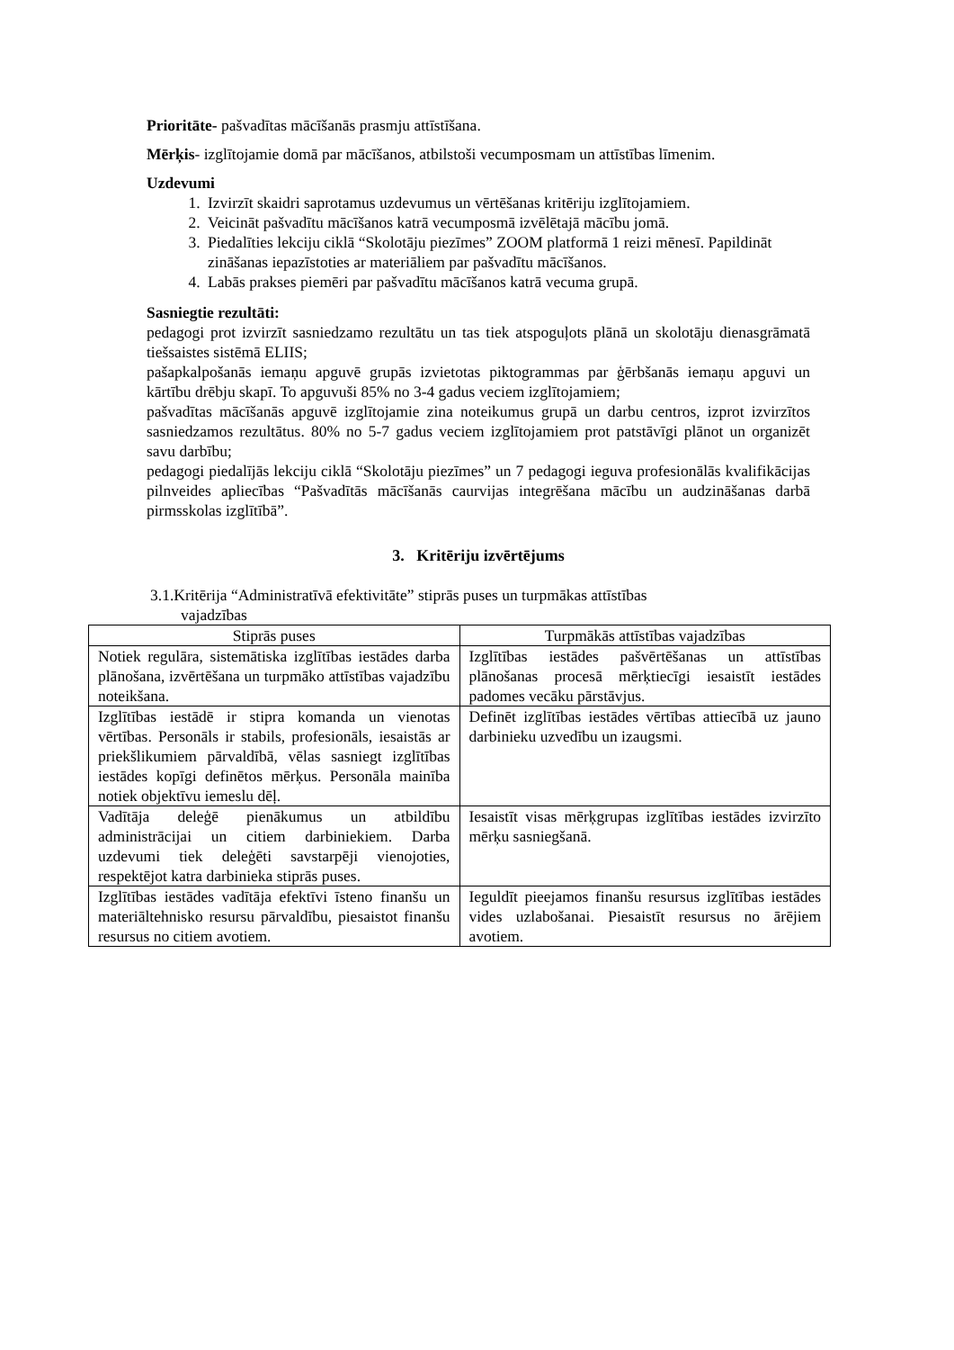Prioritāte- pašvadītas mācīšanās prasmju attīstīšana.
Mērķis- izglītojamie domā par mācīšanos, atbilstoši vecumposmam un attīstības līmenim.
Uzdevumi
1. Izvirzīt skaidri saprotamus uzdevumus un vērtēšanas kritēriju izglītojamiem.
2. Veicināt pašvadītu mācīšanos katrā vecumposmā izvēlētajā mācību jomā.
3. Piedalīties lekciju ciklā “Skolotāju piezīmes” ZOOM platformā 1 reizi mēnesī. Papildināt zināšanas iepazīstoties ar materiāliem par pašvadītu mācīšanos.
4. Labās prakses piemēri par pašvadītu mācīšanos katrā vecuma grupā.
Sasniegtie rezultāti:
pedagogi prot izvirzīt sasniedzamo rezultātu un tas tiek atspoguļots plānā un skolotāju dienasgrāmatā tiešsaistes sistēmā ELIIS;
pašapkalpošanās iemaņu apguvē grupās izvietotas piktogrammas par ģērbšanās iemaņu apguvi un kārtību drēbju skapī. To apguvuši 85% no 3-4 gadus veciem izglītojamiem;
pašvadītas mācīšanās apguvē izglītojamie zina noteikumus grupā un darbu centros, izprot izvirzītos sasniedzamos rezultātus. 80% no 5-7 gadus veciem izglītojamiem prot patstāvīgi plānot un organizēt savu darbību;
pedagogi piedalījās lekciju ciklā “Skolotāju piezīmes” un 7 pedagogi ieguva profesionālās kvalifikācijas pilnveides apliecības “Pašvadītās mācīšanās caurvijas integrēšana mācību un audzināšanas darbā pirmsskolas izglītībā”.
3. Kritēriju izvērtējums
3.1.Kritērija “Administratīvā efektivitāte” stiprās puses un turpmākas attīstības
vajadzības
| Stiprās puses | Turpmākās attīstības vajadzības |
| --- | --- |
| Notiek regulāra, sistemātiska izglītības iestādes darba plānošana, izvērtēšana un turpmāko attīstības vajadzību noteikšana. | Izglītības iestādes pašvērtēšanas un attīstības plānošanas procesā mērķtiecīgi iesaistīt iestādes padomes vecāku pārstāvjus. |
| Izglītības iestādē ir stipra komanda un vienotas vērtības. Personāls ir stabils, profesionāls, iesaistās ar priekšlikumiem pārvaldībā, vēlas sasniegt izglītības iestādes kopīgi definētos mērķus. Personāla mainība notiek objektīvu iemeslu dēļ. | Definēt izglītības iestādes vērtības attiecībā uz jauno darbinieku uzvedību un izaugsmi. |
| Vadītāja deleģē pienākumus un atbildību administrācijai un citiem darbiniekiem. Darba uzdevumi tiek deleģēti savstarpēji vienojoties, respektējot katra darbinieka stiprās puses. | Iesaistīt visas mērķgrupas izglītības iestādes izvirzīto mērķu sasniegšanā. |
| Izglītības iestādes vadītāja efektīvi īsteno finanšu un materiāltehnisko resursu pārvaldību, piesaistot finanšu resursus no citiem avotiem. | Ieguldīt pieejamos finanšu resursus izglītības iestādes vides uzlabošanai. Piesaistīt resursus no ārējiem avotiem. |